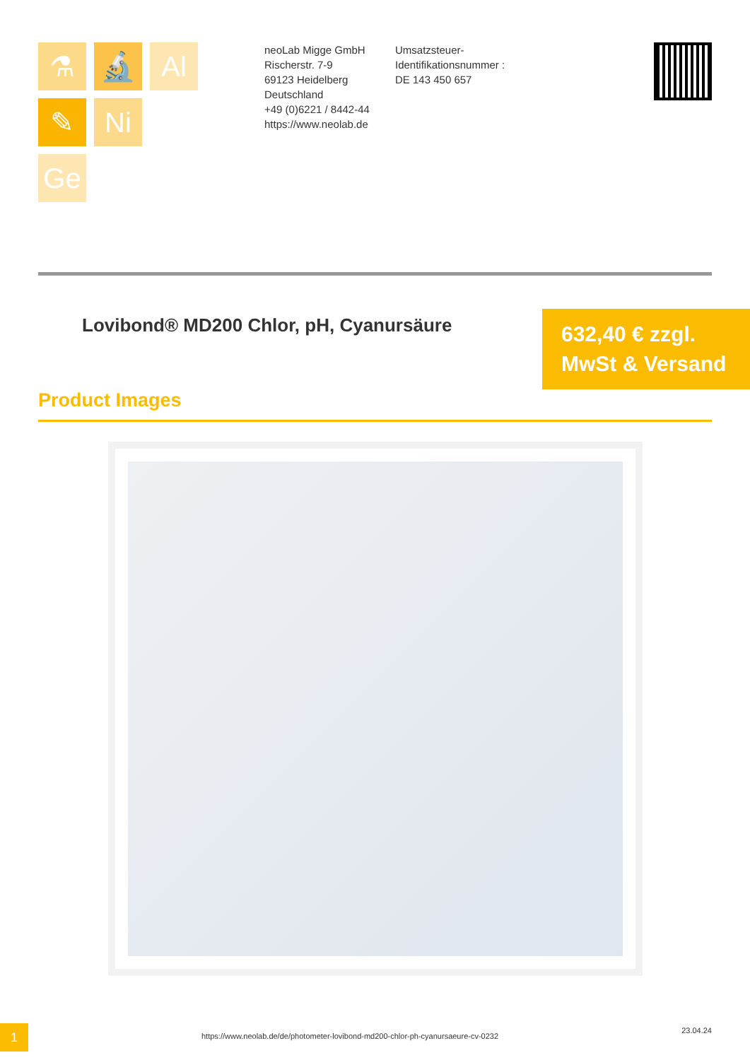⚗
🔬
Al
✎
Ni
Ge
neoLab Migge GmbH
Rischerstr. 7-9
69123 Heidelberg
Deutschland
+49 (0)6221 / 8442-44
https://www.neolab.de
Umsatzsteuer-Identifikationsnummer :
DE 143 450 657
Lovibond® MD200 Chlor, pH, Cyanursäure
632,40 € zzgl. MwSt & Versand
Product Images
1
https://www.neolab.de/de/photometer-lovibond-md200-chlor-ph-cyanursaeure-cv-0232
23.04.24